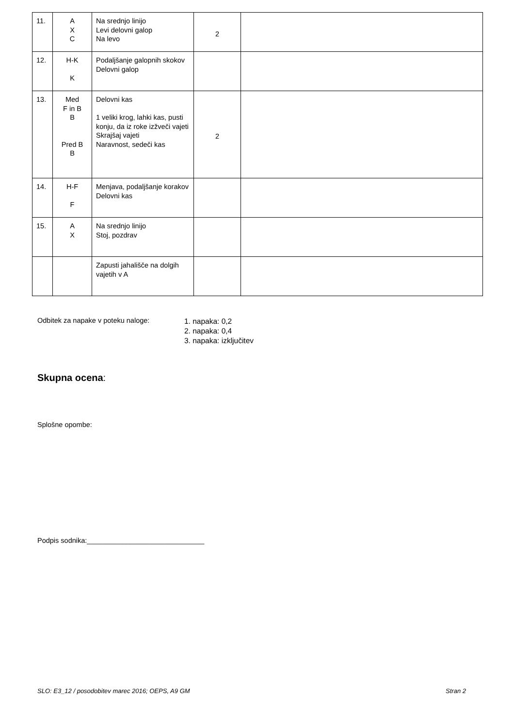| 11. | A X C | Na srednjo linijo Levi delovni galop Na levo | 2 | |
| 12. | H-K K | Podaljšanje galopnih skokov Delovni galop | | |
| 13. | Med F in B B Pred B B | Delovni kas 1 veliki krog, lahki kas, pusti konju, da iz roke izžveči vajeti Skrajšaj vajeti Naravnost, sedeči kas | 2 | |
| 14. | H-F F | Menjava, podaljšanje korakov Delovni kas | | |
| 15. | A X | Na srednjo linijo Stoj, pozdrav | | |
| | | Zapusti jahališče na dolgih vajetih v A | | |
Odbitek za napake v poteku naloge:
1. napaka: 0,2
2. napaka: 0,4
3. napaka: izključitev
Skupna ocena:
Splošne opombe:
Podpis sodnika:______________________________
SLO: E3_12 / posodobitev marec 2016; OEPS, A9 GM Stran 2